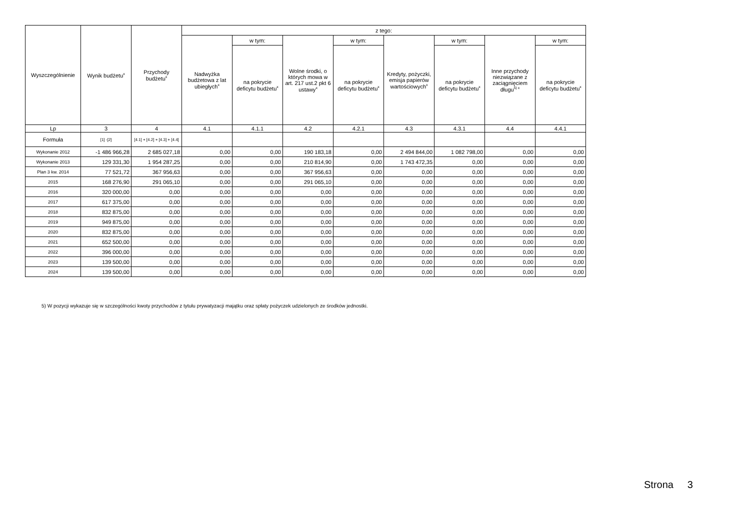| Wyszczególnienie | Wynik budżetu<sup>x</sup> | Przychody budżetu<sup>x</sup> | z tego: | | | | | | | |
| --- | --- | --- | --- | --- | --- | --- | --- | --- | --- | --- |
| | | | Nadwyżka budżetowa z lat ubiegłych<sup>x</sup> | w tym: | Wolne środki, o których mowa w art. 217 ust.2 pkt 6 ustawy<sup>x</sup> | w tym: | Kredyty, pożyczki, emisja papierów wartościowych<sup>x</sup> | w tym: | Inne przychody niezwiązane z zaciągnięciem długu<sup>5) x</sup> | w tym: |
| | | | | na pokrycie deficytu budżetu<sup>x</sup> | | na pokrycie deficytu budżetu<sup>x</sup> | | na pokrycie deficytu budżetu<sup>x</sup> | | na pokrycie deficytu budżetu<sup>x</sup> |
| Lp | 3 | 4 | 4.1 | 4.1.1 | 4.2 | 4.2.1 | 4.3 | 4.3.1 | 4.4 | 4.4.1 |
| Formuła | [1] -[2] | [4.1] + [4.2] + [4.3] + [4.4] | | | | | | | | |
| Wykonanie 2012 | -1 486 966,28 | 2 685 027,18 | 0,00 | 0,00 | 190 183,18 | 0,00 | 2 494 844,00 | 1 082 798,00 | 0,00 | 0,00 |
| Wykonanie 2013 | 129 331,30 | 1 954 287,25 | 0,00 | 0,00 | 210 814,90 | 0,00 | 1 743 472,35 | 0,00 | 0,00 | 0,00 |
| Plan 3 kw. 2014 | 77 521,72 | 367 956,63 | 0,00 | 0,00 | 367 956,63 | 0,00 | 0,00 | 0,00 | 0,00 | 0,00 |
| 2015 | 168 276,90 | 291 065,10 | 0,00 | 0,00 | 291 065,10 | 0,00 | 0,00 | 0,00 | 0,00 | 0,00 |
| 2016 | 320 000,00 | 0,00 | 0,00 | 0,00 | 0,00 | 0,00 | 0,00 | 0,00 | 0,00 | 0,00 |
| 2017 | 617 375,00 | 0,00 | 0,00 | 0,00 | 0,00 | 0,00 | 0,00 | 0,00 | 0,00 | 0,00 |
| 2018 | 832 875,00 | 0,00 | 0,00 | 0,00 | 0,00 | 0,00 | 0,00 | 0,00 | 0,00 | 0,00 |
| 2019 | 949 875,00 | 0,00 | 0,00 | 0,00 | 0,00 | 0,00 | 0,00 | 0,00 | 0,00 | 0,00 |
| 2020 | 832 875,00 | 0,00 | 0,00 | 0,00 | 0,00 | 0,00 | 0,00 | 0,00 | 0,00 | 0,00 |
| 2021 | 652 500,00 | 0,00 | 0,00 | 0,00 | 0,00 | 0,00 | 0,00 | 0,00 | 0,00 | 0,00 |
| 2022 | 396 000,00 | 0,00 | 0,00 | 0,00 | 0,00 | 0,00 | 0,00 | 0,00 | 0,00 | 0,00 |
| 2023 | 139 500,00 | 0,00 | 0,00 | 0,00 | 0,00 | 0,00 | 0,00 | 0,00 | 0,00 | 0,00 |
| 2024 | 139 500,00 | 0,00 | 0,00 | 0,00 | 0,00 | 0,00 | 0,00 | 0,00 | 0,00 | 0,00 |
5) W pozycji wykazuje się w szczególności kwoty przychodów z tytułu prywatyzacji majątku oraz spłaty pożyczek udzielonych ze środków jednostki.
Strona 3